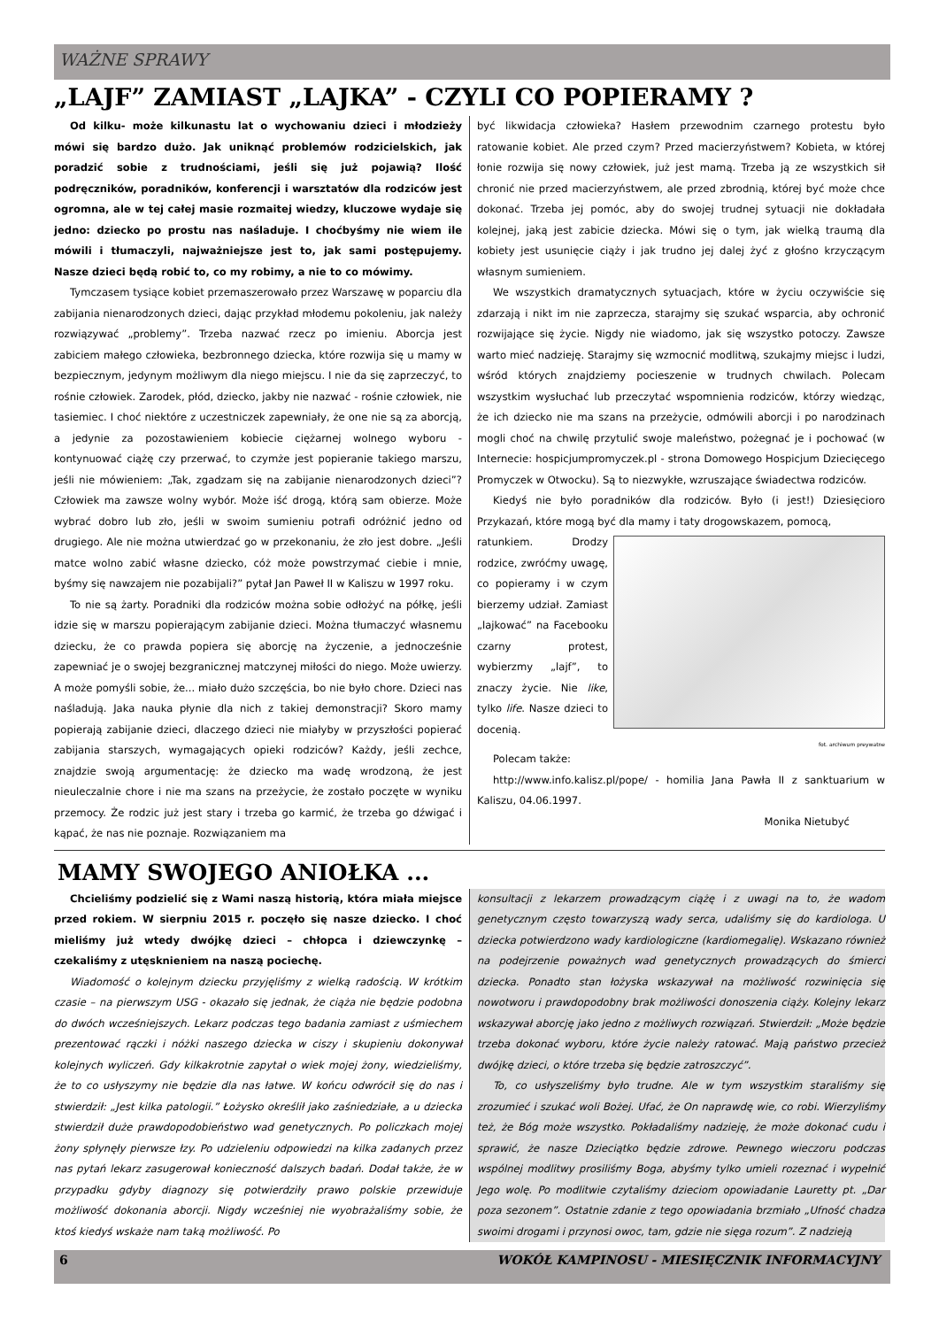WAŻNE SPRAWY
„LAJF” ZAMIAST „LAJKA” - CZYLI CO POPIERAMY ?
Od kilku- może kilkunastu lat o wychowaniu dzieci i młodzieży mówi się bardzo dużo. Jak uniknąć problemów rodzicielskich, jak poradzić sobie z trudnościami, jeśli się już pojawią? Ilość podręczników, poradników, konferencji i warsztatów dla rodziców jest ogromna, ale w tej całej masie rozmaitej wiedzy, kluczowe wydaje się jedno: dziecko po prostu nas naśladuje. I choćbyśmy nie wiem ile mówili i tłumaczyli, najważniejsze jest to, jak sami postępujemy. Nasze dzieci będą robić to, co my robimy, a nie to co mówimy.
Tymczasem tysiące kobiet przemaszerowało przez Warszawę w poparciu dla zabijania nienarodzonych dzieci, dając przykład młodemu pokoleniu, jak należy rozwiązywać „problemy”. Trzeba nazwać rzecz po imieniu. Aborcja jest zabiciem małego człowieka, bezbronnego dziecka, które rozwija się u mamy w bezpiecznym, jedynym możliwym dla niego miejscu. I nie da się zaprzeczyć, to rośnie człowiek. Zarodek, płód, dziecko, jakby nie nazwać - rośnie człowiek, nie tasiemiec. I choć niektóre z uczestniczek zapewniały, że one nie są za aborcją, a jedynie za pozostawieniem kobiecie ciężarnej wolnego wyboru - kontynuować ciążę czy przerwać, to czymże jest popieranie takiego marszu, jeśli nie mówieniem: „Tak, zgadzam się na zabijanie nienarodzonych dzieci”? Człowiek ma zawsze wolny wybór. Może iść drogą, którą sam obierze. Może wybrać dobro lub zło, jeśli w swoim sumieniu potrafi odróżnić jedno od drugiego. Ale nie można utwierdzać go w przekonaniu, że zło jest dobre. „Jeśli matce wolno zabić własne dziecko, cóż może powstrzymać ciebie i mnie, byśmy się nawzajem nie pozabijali?” pytał Jan Paweł II w Kaliszu w 1997 roku.
To nie są żarty. Poradniki dla rodziców można sobie odłożyć na półkę, jeśli idzie się w marszu popierającym zabijanie dzieci. Można tłumaczyć własnemu dziecku, że co prawda popiera się aborcję na życzenie, a jednocześnie zapewniać je o swojej bezgranicznej matczynej miłości do niego. Może uwierzy. A może pomyśli sobie, że... miało dużo szczęścia, bo nie było chore. Dzieci nas naśladują. Jaka nauka płynie dla nich z takiej demonstracji? Skoro mamy popierają zabijanie dzieci, dlaczego dzieci nie miałyby w przyszłości popierać zabijania starszych, wymagających opieki rodziców? Każdy, jeśli zechce, znajdzie swoją argumentację: że dziecko ma wadę wrodzoną, że jest nieuleczalnie chore i nie ma szans na przeżycie, że zostało poczęte w wyniku przemocy. Że rodzic już jest stary i trzeba go karmić, że trzeba go dźwigać i kąpać, że nas nie poznaje. Rozwiązaniem ma
być likwidacja człowieka? Hasłem przewodnim czarnego protestu było ratowanie kobiet. Ale przed czym? Przed macierzyństwem? Kobieta, w której łonie rozwija się nowy człowiek, już jest mamą. Trzeba ją ze wszystkich sił chronić nie przed macierzyństwem, ale przed zbrodnią, której być może chce dokonać. Trzeba jej pomóc, aby do swojej trudnej sytuacji nie dokładała kolejnej, jaką jest zabicie dziecka. Mówi się o tym, jak wielką traumą dla kobiety jest usunięcie ciąży i jak trudno jej dalej żyć z głośno krzyczącym własnym sumieniem.
We wszystkich dramatycznych sytuacjach, które w życiu oczywiście się zdarzają i nikt im nie zaprzecza, starajmy się szukać wsparcia, aby ochronić rozwijające się życie. Nigdy nie wiadomo, jak się wszystko potoczy. Zawsze warto mieć nadzieję. Starajmy się wzmocnić modlitwą, szukajmy miejsc i ludzi, wśród których znajdziemy pocieszenie w trudnych chwilach. Polecam wszystkim wysłuchać lub przeczytać wspomnienia rodziców, którzy wiedząc, że ich dziecko nie ma szans na przeżycie, odmówili aborcji i po narodzinach mogli choć na chwilę przytulić swoje maleństwo, pożegnać je i pochować (w Internecie: hospicjumpromyczek.pl - strona Domowego Hospicjum Dziecięcego Promyczek w Otwocku). Są to niezwykłe, wzruszające świadectwa rodziców.
Kiedyś nie było poradników dla rodziców. Było (i jest!) Dziesięcioro Przykazań, które mogą być dla mamy i taty drogowskazem, pomocą,
ratunkiem. Drodzy rodzice, zwróćmy uwagę, co popieramy i w czym bierzemy udział. Zamiast „lajkować” na Facebooku czarny protest, wybierzmy „lajf”, to znaczy życie. Nie like, tylko life. Nasze dzieci to docenią.
fot. archiwum preywatne
Polecam także:
http://www.info.kalisz.pl/pope/ - homilia Jana Pawła II z sanktuarium w Kaliszu, 04.06.1997.
Monika Nietubyć
MAMY SWOJEGO ANIOŁKA ...
Chcieliśmy podzielić się z Wami naszą historią, która miała miejsce przed rokiem. W sierpniu 2015 r. poczęło się nasze dziecko. I choć mieliśmy już wtedy dwójkę dzieci – chłopca i dziewczynkę – czekaliśmy z utęsknieniem na naszą pociechę.
Wiadomość o kolejnym dziecku przyjęliśmy z wielką radością. W krótkim czasie – na pierwszym USG - okazało się jednak, że ciąża nie będzie podobna do dwóch wcześniejszych. Lekarz podczas tego badania zamiast z uśmiechem prezentować rączki i nóżki naszego dziecka w ciszy i skupieniu dokonywał kolejnych wyliczeń. Gdy kilkakrotnie zapytał o wiek mojej żony, wiedzieliśmy, że to co usłyszymy nie będzie dla nas łatwe. W końcu odwrócił się do nas i stwierdził: „Jest kilka patologii.” Łożysko określił jako zaśniedziałe, a u dziecka stwierdził duże prawdopodobieństwo wad genetycznych. Po policzkach mojej żony spłynęły pierwsze łzy. Po udzieleniu odpowiedzi na kilka zadanych przez nas pytań lekarz zasugerował konieczność dalszych badań. Dodał także, że w przypadku gdyby diagnozy się potwierdziły prawo polskie przewiduje możliwość dokonania aborcji. Nigdy wcześniej nie wyobrażaliśmy sobie, że ktoś kiedyś wskaże nam taką możliwość. Po
konsultacji z lekarzem prowadzącym ciążę i z uwagi na to, że wadom genetycznym często towarzyszą wady serca, udaliśmy się do kardiologa. U dziecka potwierdzono wady kardiologiczne (kardiomegalię). Wskazano również na podejrzenie poważnych wad genetycznych prowadzących do śmierci dziecka. Ponadto stan łożyska wskazywał na możliwość rozwinięcia się nowotworu i prawdopodobny brak możliwości donoszenia ciąży. Kolejny lekarz wskazywał aborcję jako jedno z możliwych rozwiązań. Stwierdził: „Może będzie trzeba dokonać wyboru, które życie należy ratować. Mają państwo przecież dwójkę dzieci, o które trzeba się będzie zatroszczyć”.
To, co usłyszeliśmy było trudne. Ale w tym wszystkim staraliśmy się zrozumieć i szukać woli Bożej. Ufać, że On naprawdę wie, co robi. Wierzyliśmy też, że Bóg może wszystko. Pokładaliśmy nadzieję, że może dokonać cudu i sprawić, że nasze Dzieciątko będzie zdrowe. Pewnego wieczoru podczas wspólnej modlitwy prosiliśmy Boga, abyśmy tylko umieli rozeznać i wypełnić Jego wolę. Po modlitwie czytaliśmy dzieciom opowiadanie Lauretty pt. „Dar poza sezonem”. Ostatnie zdanie z tego opowiadania brzmiało „Ufność chadza swoimi drogami i przynosi owoc, tam, gdzie nie sięga rozum”. Z nadzieją
6 WOKÓŁ KAMPINOSU - MIESIĘCZNIK INFORMACYJNY